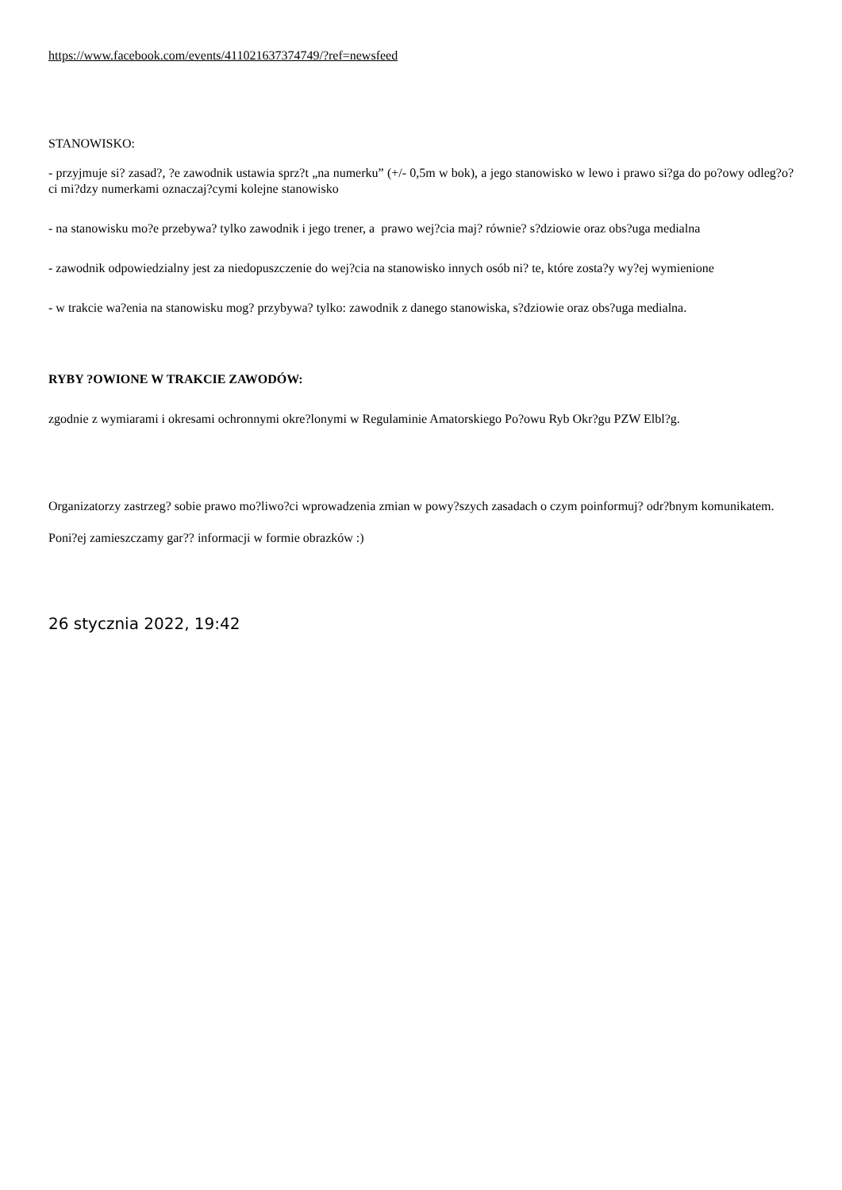https://www.facebook.com/events/411021637374749/?ref=newsfeed
STANOWISKO:
- przyjmuje si? zasad?, ?e zawodnik ustawia sprz?t „na numerku” (+/- 0,5m w bok), a jego stanowisko w lewo i prawo si?ga do po?owy odleg?o?ci mi?dzy numerkami oznaczaj?cymi kolejne stanowisko
- na stanowisku mo?e przebywa? tylko zawodnik i jego trener, a prawo wej?cia maj? równie? s?dziowie oraz obs?uga medialna
- zawodnik odpowiedzialny jest za niedopuszczenie do wej?cia na stanowisko innych osób ni? te, które zosta?y wy?ej wymienione
- w trakcie wa?enia na stanowisku mog? przybywa? tylko: zawodnik z danego stanowiska, s?dziowie oraz obs?uga medialna.
RYBY ?OWIONE W TRAKCIE ZAWODÓW:
zgodnie z wymiarami i okresami ochronnymi okre?lonymi w Regulaminie Amatorskiego Po?owu Ryb Okr?gu PZW Elbl?g.
Organizatorzy zastrzeg? sobie prawo mo?liwo?ci wprowadzenia zmian w powy?szych zasadach o czym poinformuj? odr?bnym komunikatem.
Poni?ej zamieszczamy gar?? informacji w formie obrazków :)
26 stycznia 2022, 19:42